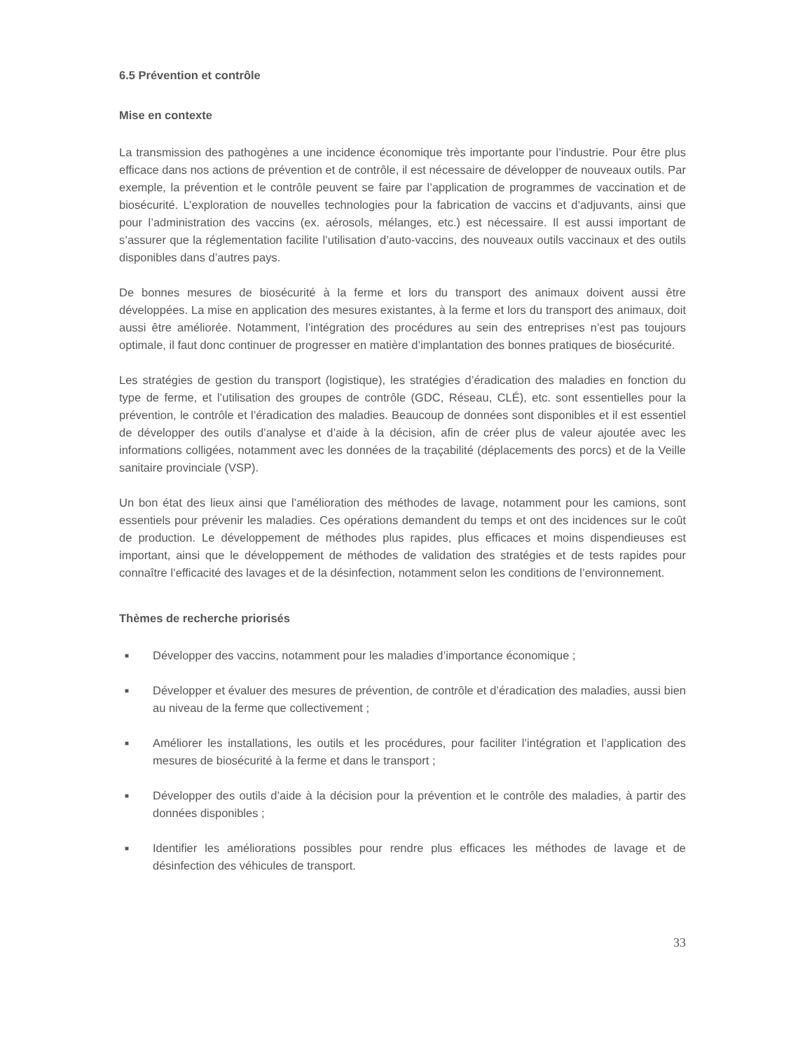6.5 Prévention et contrôle
Mise en contexte
La transmission des pathogènes a une incidence économique très importante pour l’industrie. Pour être plus efficace dans nos actions de prévention et de contrôle, il est nécessaire de développer de nouveaux outils. Par exemple, la prévention et le contrôle peuvent se faire par l’application de programmes de vaccination et de biosécurité. L’exploration de nouvelles technologies pour la fabrication de vaccins et d’adjuvants, ainsi que pour l’administration des vaccins (ex. aérosols, mélanges, etc.) est nécessaire. Il est aussi important de s’assurer que la réglementation facilite l’utilisation d’auto-vaccins, des nouveaux outils vaccinaux et des outils disponibles dans d’autres pays.
De bonnes mesures de biosécurité à la ferme et lors du transport des animaux doivent aussi être développées. La mise en application des mesures existantes, à la ferme et lors du transport des animaux, doit aussi être améliorée. Notamment, l’intégration des procédures au sein des entreprises n’est pas toujours optimale, il faut donc continuer de progresser en matière d’implantation des bonnes pratiques de biosécurité.
Les stratégies de gestion du transport (logistique), les stratégies d’éradication des maladies en fonction du type de ferme, et l’utilisation des groupes de contrôle (GDC, Réseau, CLÉ), etc. sont essentielles pour la prévention, le contrôle et l’éradication des maladies. Beaucoup de données sont disponibles et il est essentiel de développer des outils d’analyse et d’aide à la décision, afin de créer plus de valeur ajoutée avec les informations colligées, notamment avec les données de la traçabilité (déplacements des porcs) et de la Veille sanitaire provinciale (VSP).
Un bon état des lieux ainsi que l’amélioration des méthodes de lavage, notamment pour les camions, sont essentiels pour prévenir les maladies. Ces opérations demandent du temps et ont des incidences sur le coût de production. Le développement de méthodes plus rapides, plus efficaces et moins dispendieuses est important, ainsi que le développement de méthodes de validation des stratégies et de tests rapides pour connaître l’efficacité des lavages et de la désinfection, notamment selon les conditions de l’environnement.
Thèmes de recherche priorisés
■ Développer des vaccins, notamment pour les maladies d’importance économique ;
■ Développer et évaluer des mesures de prévention, de contrôle et d’éradication des maladies, aussi bien au niveau de la ferme que collectivement ;
■ Améliorer les installations, les outils et les procédures, pour faciliter l’intégration et l’application des mesures de biosécurité à la ferme et dans le transport ;
■ Développer des outils d’aide à la décision pour la prévention et le contrôle des maladies, à partir des données disponibles ;
■ Identifier les améliorations possibles pour rendre plus efficaces les méthodes de lavage et de désinfection des véhicules de transport.
33